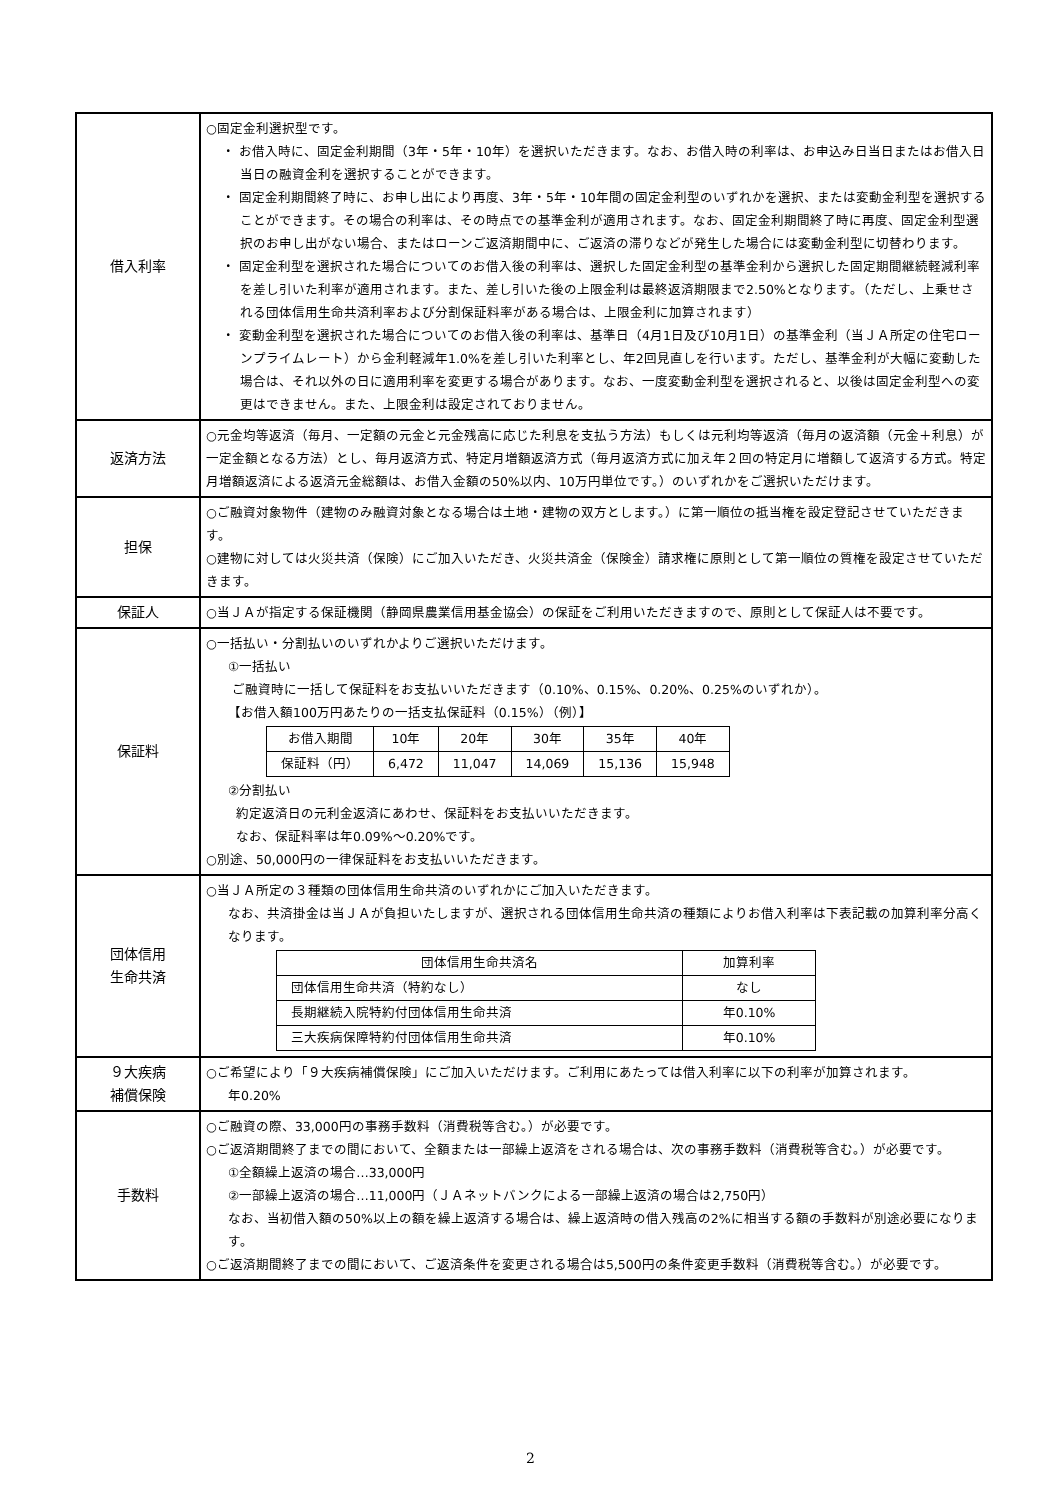| 借入利率 | ○固定金利選択型です。 ・ お借入時に、固定金利期間（3年・5年・10年）を選択いただきます。なお、お借入時の利率は、お申込み日当日またはお借入日当日の融資金利を選択することができます。 ・ 固定金利期間終了時に、お申し出により再度、3年・5年・10年間の固定金利型のいずれかを選択、または変動金利型を選択することができます。その場合の利率は、その時点での基準金利が適用されます。なお、固定金利期間終了時に再度、固定金利型選択のお申し出がない場合、またはローンご返済期間中に、ご返済の滞りなどが発生した場合には変動金利型に切替わります。 ・ 固定金利型を選択された場合についてのお借入後の利率は、選択した固定金利型の基準金利から選択した固定期間継続軽減利率を差し引いた利率が適用されます。また、差し引いた後の上限金利は最終返済期限まで2.50%となります。（ただし、上乗せされる団体信用生命共済利率および分割保証料率がある場合は、上限金利に加算されます） ・ 変動金利型を選択された場合についてのお借入後の利率は、基準日（4月1日及び10月1日）の基準金利（当ＪＡ所定の住宅ローンプライムレート）から金利軽減年1.0%を差し引いた利率とし、年2回見直しを行います。ただし、基準金利が大幅に変動した場合は、それ以外の日に適用利率を変更する場合があります。なお、一度変動金利型を選択されると、以後は固定金利型への変更はできません。また、上限金利は設定されておりません。 |
| 返済方法 | ○元金均等返済（毎月、一定額の元金と元金残高に応じた利息を支払う方法）もしくは元利均等返済（毎月の返済額（元金＋利息）が一定金額となる方法）とし、毎月返済方式、特定月増額返済方式（毎月返済方式に加え年２回の特定月に増額して返済する方式。特定月増額返済による返済元金総額は、お借入金額の50%以内、10万円単位です。）のいずれかをご選択いただけます。 |
| 担保 | ○ご融資対象物件（建物のみ融資対象となる場合は土地・建物の双方とします。）に第一順位の抵当権を設定登記させていただきます。 ○建物に対しては火災共済（保険）にご加入いただき、火災共済金（保険金）請求権に原則として第一順位の質権を設定させていただきます。 |
| 保証人 | ○当ＪＡが指定する保証機関（静岡県農業信用基金協会）の保証をご利用いただきますので、原則として保証人は不要です。 |
| 保証料 | ○一括払い・分割払いのいずれかよりご選択いただけます。 ①一括払い ご融資時に一括して保証料をお支払いいただきます（0.10%、0.15%、0.20%、0.25%のいずれか）。 【お借入額100万円あたりの一括支払保証料（0.15%）（例）】 / お借入期間 / 10年 / 20年 / 30年 / 35年 / 40年 / / 保証料（円） / 6,472 / 11,047 / 14,069 / 15,136 / 15,948 / ②分割払い 約定返済日の元利金返済にあわせ、保証料をお支払いいただきます。 なお、保証料率は年0.09%～0.20%です。 ○別途、50,000円の一律保証料をお支払いいただきます。 |
| 団体信用 生命共済 | ○当ＪＡ所定の３種類の団体信用生命共済のいずれかにご加入いただきます。 なお、共済掛金は当ＪＡが負担いたしますが、選択される団体信用生命共済の種類によりお借入利率は下表記載の加算利率分高くなります。 / 団体信用生命共済名 / 加算利率 / / 団体信用生命共済（特約なし） / なし / / 長期継続入院特約付団体信用生命共済 / 年0.10% / / 三大疾病保障特約付団体信用生命共済 / 年0.10% / |
| ９大疾病 補償保険 | ○ご希望により「９大疾病補償保険」にご加入いただけます。ご利用にあたっては借入利率に以下の利率が加算されます。 年0.20% |
| 手数料 | ○ご融資の際、33,000円の事務手数料（消費税等含む。）が必要です。 ○ご返済期間終了までの間において、全額または一部繰上返済をされる場合は、次の事務手数料（消費税等含む。）が必要です。 ①全額繰上返済の場合…33,000円 ②一部繰上返済の場合…11,000円（ＪＡネットバンクによる一部繰上返済の場合は2,750円） なお、当初借入額の50%以上の額を繰上返済する場合は、繰上返済時の借入残高の2%に相当する額の手数料が別途必要になります。 ○ご返済期間終了までの間において、ご返済条件を変更される場合は5,500円の条件変更手数料（消費税等含む。）が必要です。 |
2